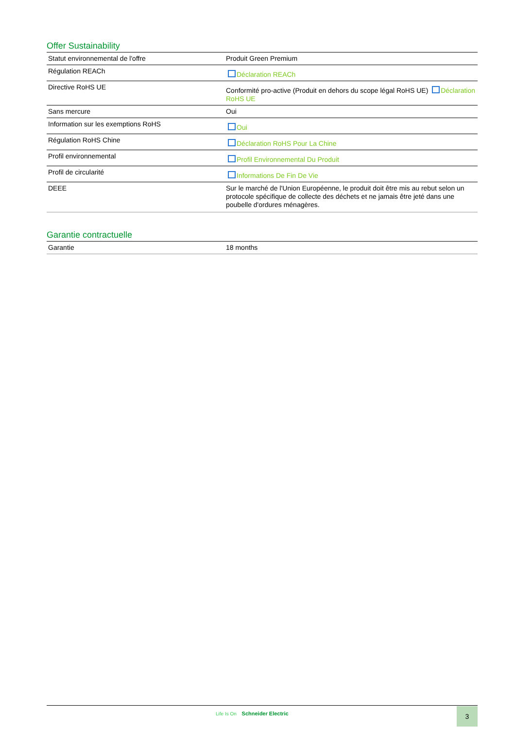Offer Sustainability
| Statut environnemental de l'offre | Produit Green Premium |
| Régulation REACh | Déclaration REACh |
| Directive RoHS UE | Conformité pro-active (Produit en dehors du scope légal RoHS UE) Déclaration RoHS UE |
| Sans mercure | Oui |
| Information sur les exemptions RoHS | Oui |
| Régulation RoHS Chine | Déclaration RoHS Pour La Chine |
| Profil environnemental | Profil Environnemental Du Produit |
| Profil de circularité | Informations De Fin De Vie |
| DEEE | Sur le marché de l'Union Européenne, le produit doit être mis au rebut selon un protocole spécifique de collecte des déchets et ne jamais être jeté dans une poubelle d'ordures ménagères. |
Garantie contractuelle
| Garantie | 18 months |
Life Is On Schneider Electric 3